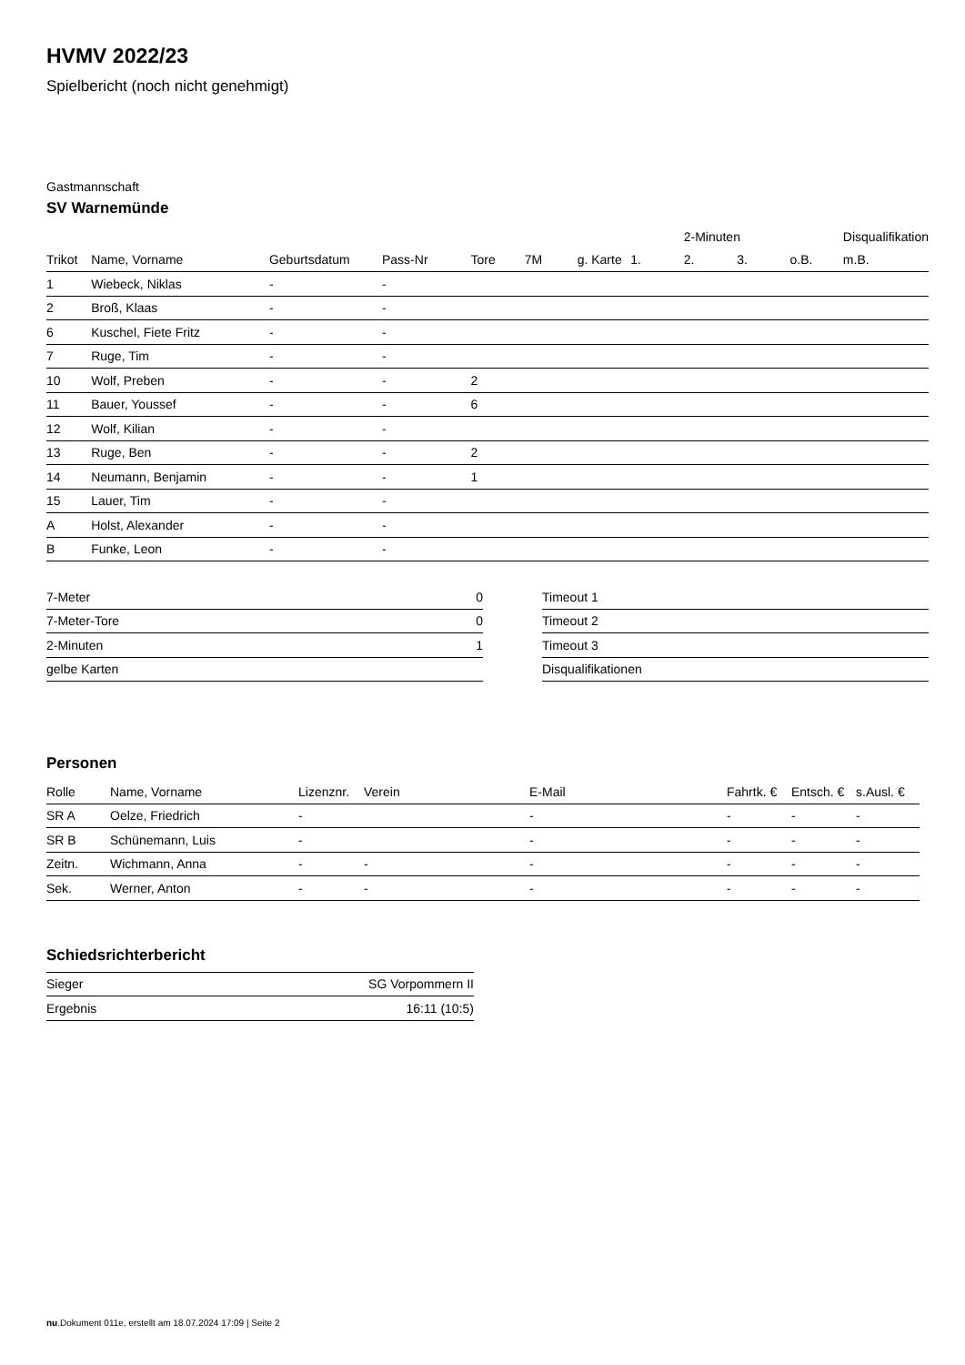HVMV 2022/23
Spielbericht (noch nicht genehmigt)
Gastmannschaft
SV Warnemünde
| | | | | | | | | 2-Minuten | | | Disqualifikation |
| --- | --- | --- | --- | --- | --- | --- | --- | --- | --- | --- | --- |
| Trikot | Name, Vorname | Geburtsdatum | Pass-Nr | Tore | 7M | g. Karte | 1. | 2. | 3. | o.B. | m.B. |
| 1 | Wiebeck, Niklas | - | - | | | | | | | | |
| 2 | Broß, Klaas | - | - | | | | | | | | |
| 6 | Kuschel, Fiete Fritz | - | - | | | | | | | | |
| 7 | Ruge, Tim | - | - | | | | | | | | |
| 10 | Wolf, Preben | - | - | 2 | | | | | | | |
| 11 | Bauer, Youssef | - | - | 6 | | | | | | | |
| 12 | Wolf, Kilian | - | - | | | | | | | | |
| 13 | Ruge, Ben | - | - | 2 | | | | | | | |
| 14 | Neumann, Benjamin | - | - | 1 | | | | | | | |
| 15 | Lauer, Tim | - | - | | | | | | | | |
| A | Holst, Alexander | - | - | | | | | | | | |
| B | Funke, Leon | - | - | | | | | | | | |
| 7-Meter | 0 |
| 7-Meter-Tore | 0 |
| 2-Minuten | 1 |
| gelbe Karten | |
| Timeout 1 |
| Timeout 2 |
| Timeout 3 |
| Disqualifikationen |
Personen
| Rolle | Name, Vorname | Lizenznr. | Verein | E-Mail | Fahrtk. € | Entsch. € | s.Ausl. € |
| --- | --- | --- | --- | --- | --- | --- | --- |
| SR A | Oelze, Friedrich | - | | - | - | - | - |
| SR B | Schünemann, Luis | - | | - | - | - | - |
| Zeitn. | Wichmann, Anna | - | - | - | - | - | - |
| Sek. | Werner, Anton | - | - | - | - | - | - |
Schiedsrichterbericht
| Sieger | SG Vorpommern II |
| Ergebnis | 16:11 (10:5) |
nu.Dokument 011e, erstellt am 18.07.2024 17:09 | Seite 2